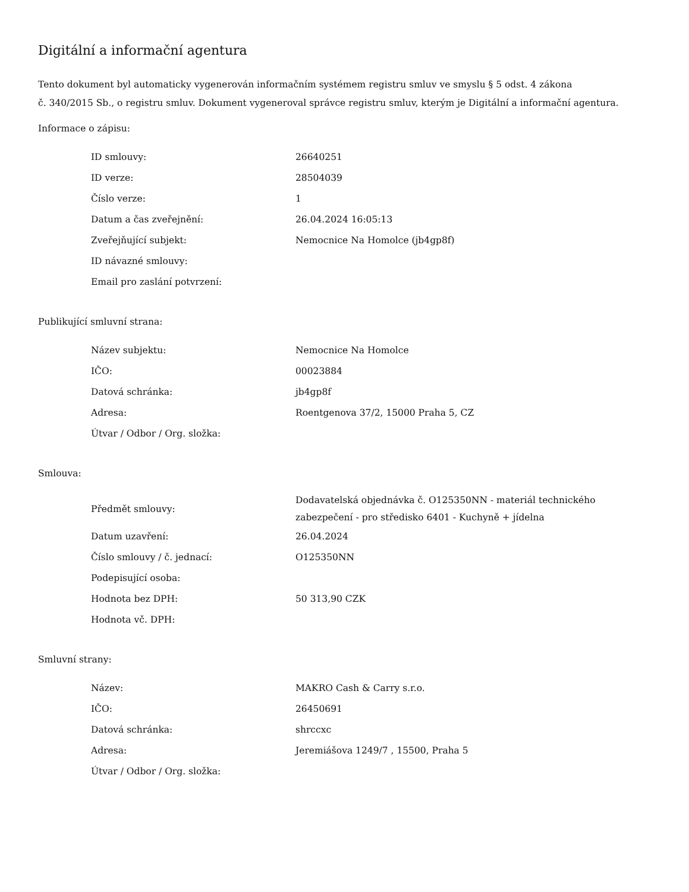Digitální a informační agentura
Tento dokument byl automaticky vygenerován informačním systémem registru smluv ve smyslu § 5 odst. 4 zákona
č. 340/2015 Sb., o registru smluv. Dokument vygeneroval správce registru smluv, kterým je Digitální a informační agentura.
Informace o zápisu:
| ID smlouvy: | 26640251 |
| ID verze: | 28504039 |
| Číslo verze: | 1 |
| Datum a čas zveřejnění: | 26.04.2024 16:05:13 |
| Zveřejňující subjekt: | Nemocnice Na Homolce (jb4gp8f) |
| ID návazné smlouvy: | |
| Email pro zaslání potvrzení: | |
Publikující smluvní strana:
| Název subjektu: | Nemocnice Na Homolce |
| IČO: | 00023884 |
| Datová schránka: | jb4gp8f |
| Adresa: | Roentgenova 37/2, 15000 Praha 5, CZ |
| Útvar / Odbor / Org. složka: | |
Smlouva:
| Předmět smlouvy: | Dodavatelská objednávka č. O125350NN - materiál technického zabezpečení - pro středisko 6401 - Kuchyně + jídelna |
| Datum uzavření: | 26.04.2024 |
| Číslo smlouvy / č. jednací: | O125350NN |
| Podepisující osoba: | |
| Hodnota bez DPH: | 50 313,90 CZK |
| Hodnota vč. DPH: | |
Smluvní strany:
| Název: | MAKRO Cash & Carry s.r.o. |
| IČO: | 26450691 |
| Datová schránka: | shrccxc |
| Adresa: | Jeremiášova 1249/7 , 15500, Praha 5 |
| Útvar / Odbor / Org. složka: | |